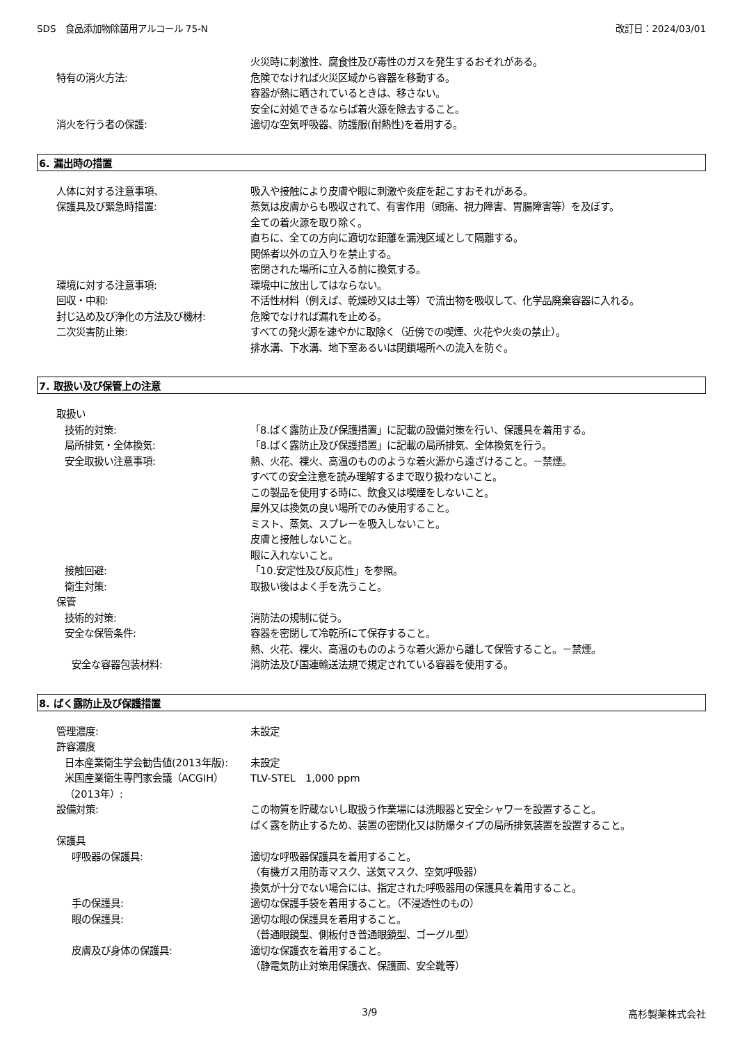SDS　食品添加物除菌用アルコール 75-N 改訂日：2024/03/01
火災時に刺激性、腐食性及び毒性のガスを発生するおそれがある。
特有の消火方法: 危険でなければ火災区域から容器を移動する。
容器が熱に晒されているときは、移さない。
安全に対処できるならば着火源を除去すること。
消火を行う者の保護: 適切な空気呼吸器、防護服(耐熱性)を着用する。
6. 漏出時の措置
人体に対する注意事項、
保護具及び緊急時措置:
吸入や接触により皮膚や眼に刺激や炎症を起こすおそれがある。
蒸気は皮膚からも吸収されて、有害作用（頭痛、視力障害、胃腸障害等）を及ぼす。
全ての着火源を取り除く。
直ちに、全ての方向に適切な距離を漏洩区域として隔離する。
関係者以外の立入りを禁止する。
密閉された場所に立入る前に換気する。
環境に対する注意事項: 環境中に放出してはならない。
回収・中和: 不活性材料（例えば、乾燥砂又は土等）で流出物を吸収して、化学品廃棄容器に入れる。
封じ込め及び浄化の方法及び機材: 危険でなければ漏れを止める。
二次災害防止策: すべての発火源を速やかに取除く（近傍での喫煙、火花や火炎の禁止）。
排水溝、下水溝、地下室あるいは閉鎖場所への流入を防ぐ。
7. 取扱い及び保管上の注意
取扱い
技術的対策: 「8.ばく露防止及び保護措置」に記載の設備対策を行い、保護具を着用する。
局所排気・全体換気: 「8.ばく露防止及び保護措置」に記載の局所排気、全体換気を行う。
安全取扱い注意事項: 熱、火花、裸火、高温のもののような着火源から遠ざけること。－禁煙。
すべての安全注意を読み理解するまで取り扱わないこと。
この製品を使用する時に、飲食又は喫煙をしないこと。
屋外又は換気の良い場所でのみ使用すること。
ミスト、蒸気、スプレーを吸入しないこと。
皮膚と接触しないこと。
眼に入れないこと。
接触回避: 「10.安定性及び反応性」を参照。
衛生対策: 取扱い後はよく手を洗うこと。
保管
技術的対策: 消防法の規制に従う。
安全な保管条件: 容器を密閉して冷乾所にて保存すること。
熱、火花、裸火、高温のもののような着火源から離して保管すること。－禁煙。
安全な容器包装材料: 消防法及び国連輸送法規で規定されている容器を使用する。
8. ばく露防止及び保護措置
管理濃度: 未設定
許容濃度
日本産業衛生学会勧告値(2013年版): 未設定
米国産業衛生専門家会議（ACGIH）（2013年）:
TLV-STEL　1,000 ppm
設備対策: この物質を貯蔵ないし取扱う作業場には洗眼器と安全シャワーを設置すること。
ばく露を防止するため、装置の密閉化又は防爆タイプの局所排気装置を設置すること。
保護具
呼吸器の保護具: 適切な呼吸器保護具を着用すること。
（有機ガス用防毒マスク、送気マスク、空気呼吸器）
換気が十分でない場合には、指定された呼吸器用の保護具を着用すること。
手の保護具: 適切な保護手袋を着用すること。（不浸透性のもの）
眼の保護具: 適切な眼の保護具を着用すること。
（普通眼鏡型、側板付き普通眼鏡型、ゴーグル型）
皮膚及び身体の保護具: 適切な保護衣を着用すること。
（静電気防止対策用保護衣、保護面、安全靴等）
3/9 高杉製薬株式会社